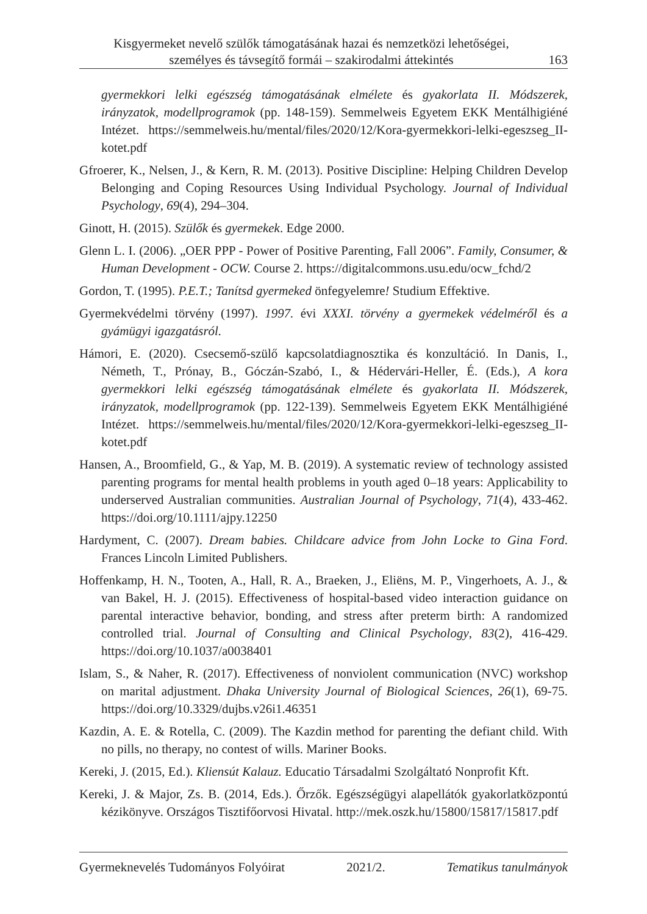Kisgyermeket nevelő szülők támogatásának hazai és nemzetközi lehetőségei,
személyes és távsegítő formái – szakirodalmi áttekintés
163
gyermekkori lelki egészség támogatásának elmélete és gyakorlata II. Módszerek, irányzatok, modellprogramok (pp. 148-159). Semmelweis Egyetem EKK Mentálhigiéné Intézet. https://semmelweis.hu/mental/files/2020/12/Kora-gyermekkori-lelki-egeszseg_II-kotet.pdf
Gfroerer, K., Nelsen, J., & Kern, R. M. (2013). Positive Discipline: Helping Children Develop Belonging and Coping Resources Using Individual Psychology. Journal of Individual Psychology, 69(4), 294–304.
Ginott, H. (2015). Szülők és gyermekek. Edge 2000.
Glenn L. I. (2006). „OER PPP - Power of Positive Parenting, Fall 2006”. Family, Consumer, & Human Development - OCW. Course 2. https://digitalcommons.usu.edu/ocw_fchd/2
Gordon, T. (1995). P.E.T.; Tanítsd gyermeked önfegyelemre! Studium Effektive.
Gyermekvédelmi törvény (1997). 1997. évi XXXI. törvény a gyermekek védelméről és a gyámügyi igazgatásról.
Hámori, E. (2020). Csecsemő-szülő kapcsolatdiagnosztika és konzultáció. In Danis, I., Németh, T., Prónay, B., Góczán-Szabó, I., & Hédervári-Heller, É. (Eds.), A kora gyermekkori lelki egészség támogatásának elmélete és gyakorlata II. Módszerek, irányzatok, modellprogramok (pp. 122-139). Semmelweis Egyetem EKK Mentálhigiéné Intézet. https://semmelweis.hu/mental/files/2020/12/Kora-gyermekkori-lelki-egeszseg_II-kotet.pdf
Hansen, A., Broomfield, G., & Yap, M. B. (2019). A systematic review of technology assisted parenting programs for mental health problems in youth aged 0–18 years: Applicability to underserved Australian communities. Australian Journal of Psychology, 71(4), 433-462. https://doi.org/10.1111/ajpy.12250
Hardyment, C. (2007). Dream babies. Childcare advice from John Locke to Gina Ford. Frances Lincoln Limited Publishers.
Hoffenkamp, H. N., Tooten, A., Hall, R. A., Braeken, J., Eliëns, M. P., Vingerhoets, A. J., & van Bakel, H. J. (2015). Effectiveness of hospital-based video interaction guidance on parental interactive behavior, bonding, and stress after preterm birth: A randomized controlled trial. Journal of Consulting and Clinical Psychology, 83(2), 416-429. https://doi.org/10.1037/a0038401
Islam, S., & Naher, R. (2017). Effectiveness of nonviolent communication (NVC) workshop on marital adjustment. Dhaka University Journal of Biological Sciences, 26(1), 69-75. https://doi.org/10.3329/dujbs.v26i1.46351
Kazdin, A. E. & Rotella, C. (2009). The Kazdin method for parenting the defiant child. With no pills, no therapy, no contest of wills. Mariner Books.
Kereki, J. (2015, Ed.). Kliensút Kalauz. Educatio Társadalmi Szolgáltató Nonprofit Kft.
Kereki, J. & Major, Zs. B. (2014, Eds.). Őrzők. Egészségügyi alapellátók gyakorlatközpontú kézikönyve. Országos Tisztifőorvosi Hivatal. http://mek.oszk.hu/15800/15817/15817.pdf
Gyermeknevelés Tudományos Folyóirat 2021/2. Tematikus tanulmányok